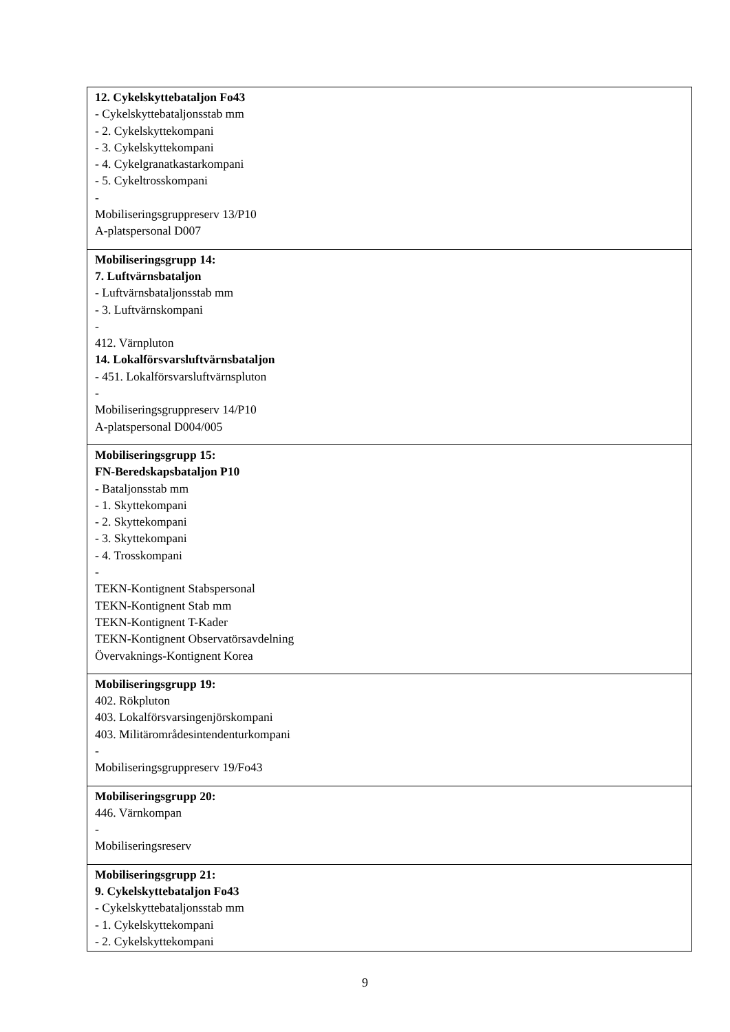| 12. Cykelskyttebataljon Fo43 - Cykelskyttebataljonsstab mm - 2. Cykelskyttekompani - 3. Cykelskyttekompani - 4. Cykelgranatkastarkompani - 5. Cykeltrosskompani - Mobiliseringsgruppreserv 13/P10 A-platspersonal D007 |
| Mobiliseringsgrupp 14: 7. Luftvärnsbataljon - Luftvärnsbataljonsstab mm - 3. Luftvärnskompani - 412. Värnpluton 14. Lokalförsvarsluftvärnsbataljon - 451. Lokalförsvarsluftvärnspluton - Mobiliseringsgruppreserv 14/P10 A-platspersonal D004/005 |
| Mobiliseringsgrupp 15: FN-Beredskapsbataljon P10 - Bataljonsstab mm - 1. Skyttekompani - 2. Skyttekompani - 3. Skyttekompani - 4. Trosskompani - TEKN-Kontignent Stabspersonal TEKN-Kontignent Stab mm TEKN-Kontignent T-Kader TEKN-Kontignent Observatörsavdelning Övervaknings-Kontignent Korea |
| Mobiliseringsgrupp 19: 402. Rökpluton 403. Lokalförsvarsingenjörskompani 403. Militärområdesintendenturkompani - Mobiliseringsgruppreserv 19/Fo43 |
| Mobiliseringsgrupp 20: 446. Värnkompan - Mobiliseringsreserv |
| Mobiliseringsgrupp 21: 9. Cykelskyttebataljon Fo43 - Cykelskyttebataljonsstab mm - 1. Cykelskyttekompani - 2. Cykelskyttekompani |
9